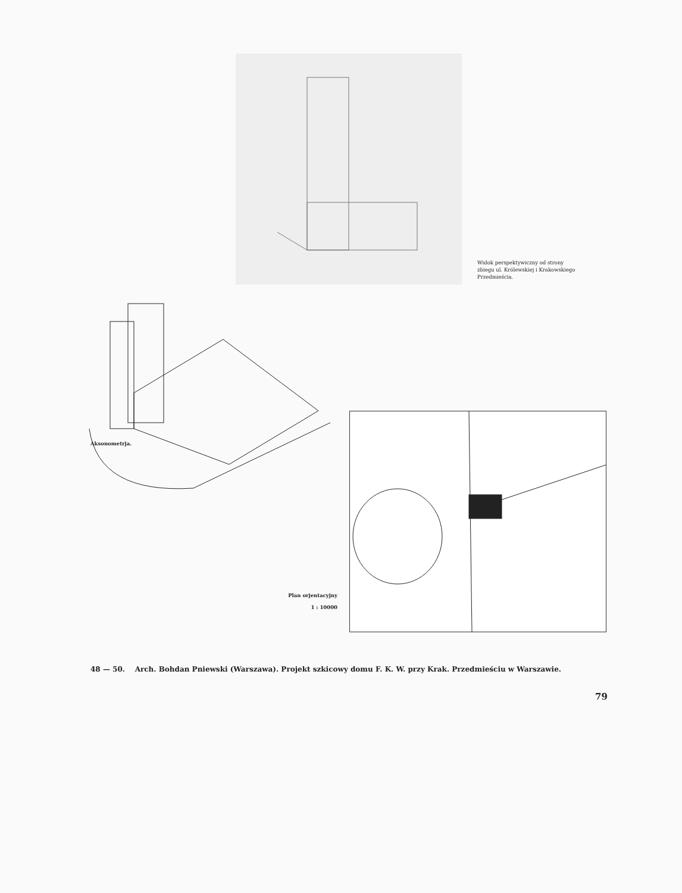Widok perspektywiczny od strony zbiegu ul. Królewskiej i Krakowskiego Przedmieścia.
Aksonometrja.
Plan orjentacyjny
1 : 10000
48 — 50. Arch. Bohdan Pniewski (Warszawa). Projekt szkicowy domu F. K. W. przy Krak. Przedmieściu w Warszawie.
79